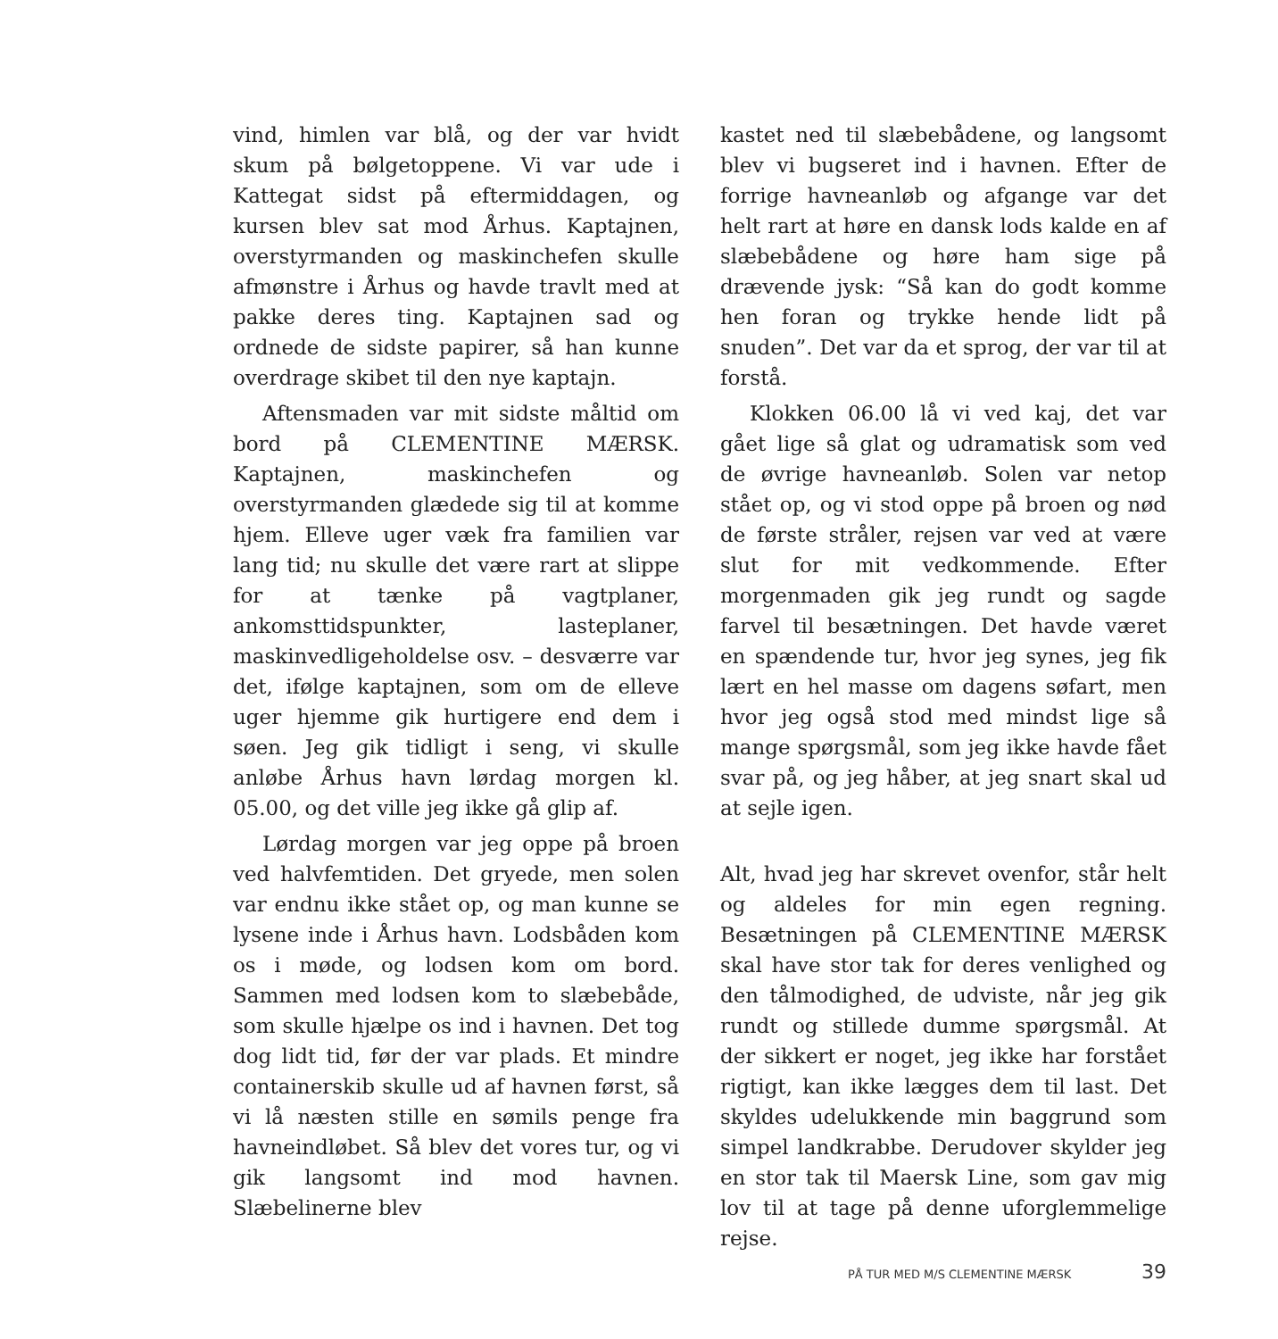vind, himlen var blå, og der var hvidt skum på bølgetoppene. Vi var ude i Kattegat sidst på eftermiddagen, og kursen blev sat mod Århus. Kaptajnen, overstyrmanden og maskinchefen skulle afmønstre i Århus og havde travlt med at pakke deres ting. Kaptajnen sad og ordnede de sidste papirer, så han kunne overdrage skibet til den nye kaptajn.
Aftensmaden var mit sidste måltid om bord på CLEMENTINE MÆRSK. Kaptajnen, maskinchefen og overstyrmanden glædede sig til at komme hjem. Elleve uger væk fra familien var lang tid; nu skulle det være rart at slippe for at tænke på vagtplaner, ankomsttidspunkter, lasteplaner, maskinvedligeholdelse osv. – desværre var det, ifølge kaptajnen, som om de elleve uger hjemme gik hurtigere end dem i søen. Jeg gik tidligt i seng, vi skulle anløbe Århus havn lørdag morgen kl. 05.00, og det ville jeg ikke gå glip af.
Lørdag morgen var jeg oppe på broen ved halvfemtiden. Det gryede, men solen var endnu ikke stået op, og man kunne se lysene inde i Århus havn. Lodsbåden kom os i møde, og lodsen kom om bord. Sammen med lodsen kom to slæbebåde, som skulle hjælpe os ind i havnen. Det tog dog lidt tid, før der var plads. Et mindre containerskib skulle ud af havnen først, så vi lå næsten stille en sømils penge fra havneindløbet. Så blev det vores tur, og vi gik langsomt ind mod havnen. Slæbelinerne blev
kastet ned til slæbebådene, og langsomt blev vi bugseret ind i havnen. Efter de forrige havneanløb og afgange var det helt rart at høre en dansk lods kalde en af slæbebådene og høre ham sige på drævende jysk: “Så kan do godt komme hen foran og trykke hende lidt på snuden”. Det var da et sprog, der var til at forstå.
Klokken 06.00 lå vi ved kaj, det var gået lige så glat og udramatisk som ved de øvrige havneanløb. Solen var netop stået op, og vi stod oppe på broen og nød de første stråler, rejsen var ved at være slut for mit vedkommende. Efter morgenmaden gik jeg rundt og sagde farvel til besætningen. Det havde været en spændende tur, hvor jeg synes, jeg fik lært en hel masse om dagens søfart, men hvor jeg også stod med mindst lige så mange spørgsmål, som jeg ikke havde fået svar på, og jeg håber, at jeg snart skal ud at sejle igen.
Alt, hvad jeg har skrevet ovenfor, står helt og aldeles for min egen regning. Besætningen på CLEMENTINE MÆRSK skal have stor tak for deres venlighed og den tålmodighed, de udviste, når jeg gik rundt og stillede dumme spørgsmål. At der sikkert er noget, jeg ikke har forstået rigtigt, kan ikke lægges dem til last. Det skyldes udelukkende min baggrund som simpel landkrabbe. Derudover skylder jeg en stor tak til Maersk Line, som gav mig lov til at tage på denne uforglemmelige rejse.
PÅ TUR MED M/S CLEMENTINE MÆRSK 39